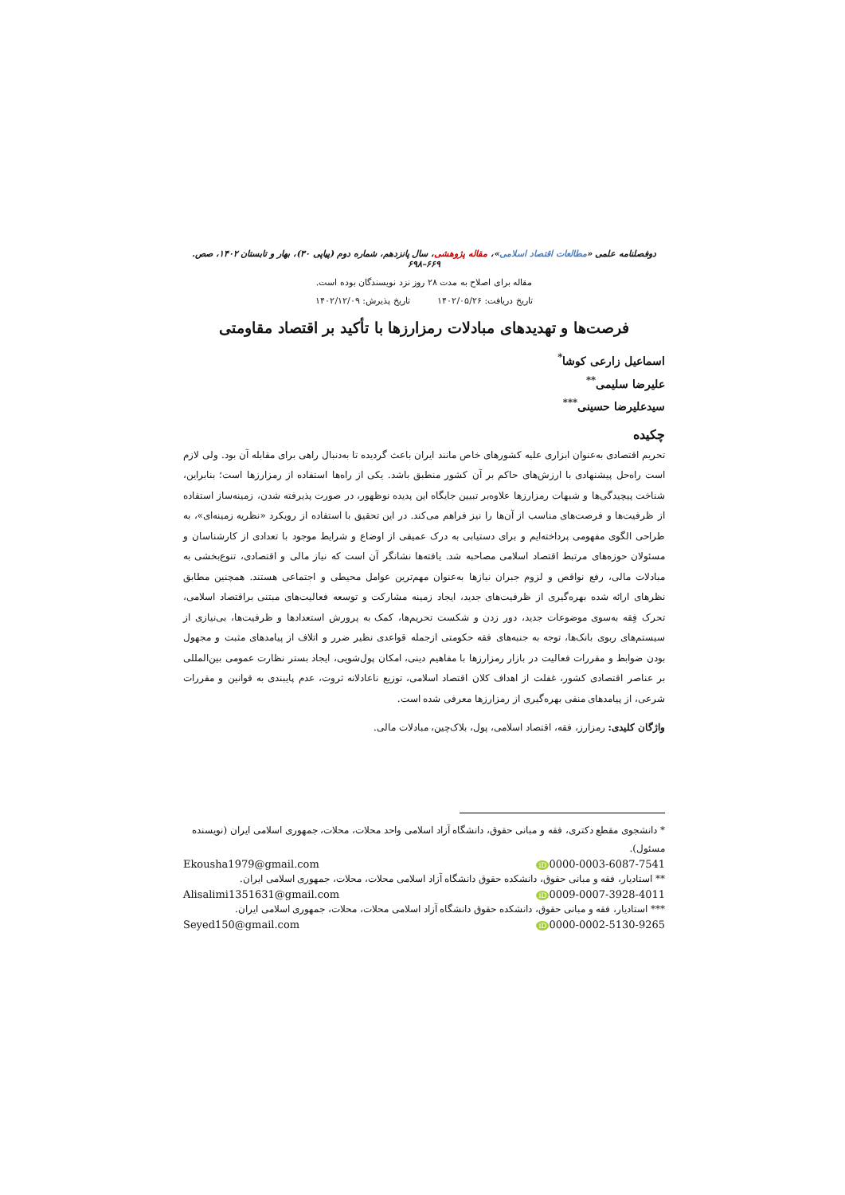دوفصلنامه علمی «مطالعات اقتصاد اسلامی»، مقاله پژوهشی، سال پانزدهم، شماره دوم (پیاپی ۳۰)، بهار و تابستان ۱۴۰۲، صص. ۶۶۹–۶۹۸
مقاله برای اصلاح به مدت ۲۸ روز نزد نویسندگان بوده است.
تاریخ دریافت: ۱۴۰۲/۰۵/۲۶ تاریخ پذیرش: ۱۴۰۲/۱۲/۰۹
فرصت‌ها و تهدیدهای مبادلات رمزارزها با تأکید بر اقتصاد مقاومتی
اسماعیل زارعی کوشا<sup>*</sup>
علیرضا سلیمی<sup>**</sup>
سیدعلیرضا حسینی<sup>***</sup>
چکیده
تحریم اقتصادی به‌عنوان ابزاری علیه کشورهای خاص مانند ایران باعث گردیده تا به‌دنبال راهی برای مقابله آن بود. ولی لازم است راه‌حل پیشنهادی با ارزش‌های حاکم بر آن کشور منطبق باشد. یکی از راه‌ها استفاده از رمزارزها است؛ بنابراین، شناخت پیچیدگی‌ها و شبهات رمزارزها علاوه‌بر تبیین جایگاه این پدیده نوظهور، در صورت پذیرفته شدن، زمینه‌ساز استفاده از ظرفیت‌ها و فرصت‌های مناسب از آن‌ها را نیز فراهم می‌کند. در این تحقیق با استفاده از رویکرد «نظریه زمینه‌ای»، به طراحی الگوی مفهومی پرداخته‌ایم و برای دستیابی به درک عمیقی از اوضاع و شرایط موجود با تعدادی از کارشناسان و مسئولان حوزه‌های مرتبط اقتصاد اسلامی مصاحبه شد. یافته‌ها نشانگر آن است که نیاز مالی و اقتصادی، تنوع‌بخشی به مبادلات مالی، رفع نواقص و لزوم جبران نیازها به‌عنوان مهم‌ترین عوامل محیطی و اجتماعی هستند. همچنین مطابق نظرهای ارائه شده بهره‌گیری از ظرفیت‌های جدید، ایجاد زمینه مشارکت و توسعه فعالیت‌های مبتنی براقتصاد اسلامی، تحرک فِقه به‌سوی موضوعات جدید، دور زدن و شکست تحریم‌ها، کمک به پرورش استعدادها و ظرفیت‌ها، بی‌نیازی از سیستم‌های ربوی بانک‌ها، توجه به جنبه‌های فقه حکومتی ازجمله قواعدی نظیر ضرر و اتلاف از پیامدهای مثبت و مجهول بودن ضوابط و مقررات فعالیت در بازار رمزارزها با مفاهیم دینی، امکان پول‌شویی، ایجاد بستر نظارت عمومی بین‌المللی بر عناصر اقتصادی کشور، غفلت از اهداف کلان اقتصاد اسلامی، توزیع ناعادلانه ثروت، عدم پایبندی به قوانین و مقررات شرعی، از پیامدهای منفی بهره‌گیری از رمزارزها معرفی شده است.
واژگان کلیدی: رمزارز، فقه، اقتصاد اسلامی، پول، بلاک‌چین، مبادلات مالی.
* دانشجوی مقطع دکتری، فقه و مبانی حقوق، دانشگاه آزاد اسلامی واحد محلات، محلات، جمهوری اسلامی ایران (نویسنده مسئول).
Ekousha1979@gmail.com iD 0000-0003-6087-7541
** استادیار، فقه و مبانی حقوق، دانشکده حقوق دانشگاه آزاد اسلامی محلات، محلات، جمهوری اسلامی ایران.
Alisalimi1351631@gmail.com iD 0009-0007-3928-4011
*** استادیار، فقه و مبانی حقوق، دانشکده حقوق دانشگاه آزاد اسلامی محلات، محلات، جمهوری اسلامی ایران.
Seyed150@gmail.com iD 0000-0002-5130-9265